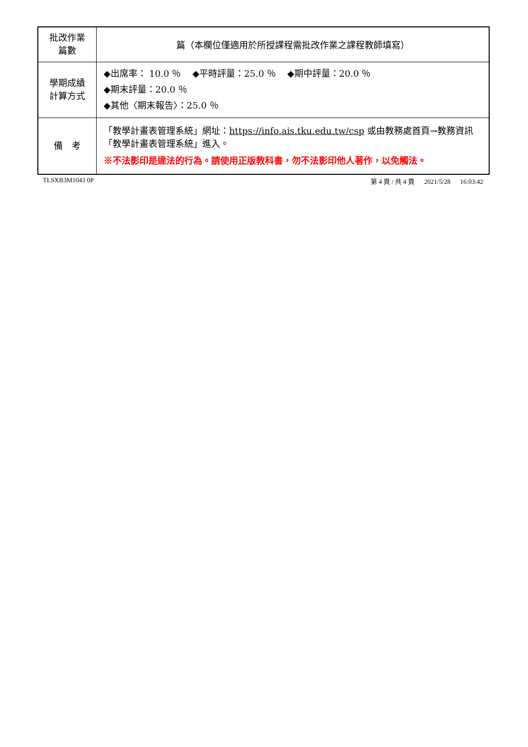| 批改作業 篇數 | 篇（本欄位僅適用於所授課程需批改作業之課程教師填寫） |
| 學期成績 計算方式 | ◆出席率： 10.0 ％ ◆平時評量：25.0 ％ ◆期中評量：20.0 ％ ◆期末評量：20.0 ％ ◆其他〈期末報告〉：25.0 ％ |
| 備 考 | 「教學計畫表管理系統」網址： https://info.ais.tku.edu.tw/csp 或由教務處首頁→教務資訊「教學計畫表管理系統」進入。 ※不法影印是違法的行為。請使用正版教科書，勿不法影印他人著作，以免觸法。 |
TLSXB3M1043 0P 第 4 頁 / 共 4 頁 2021/5/28 16:03:42